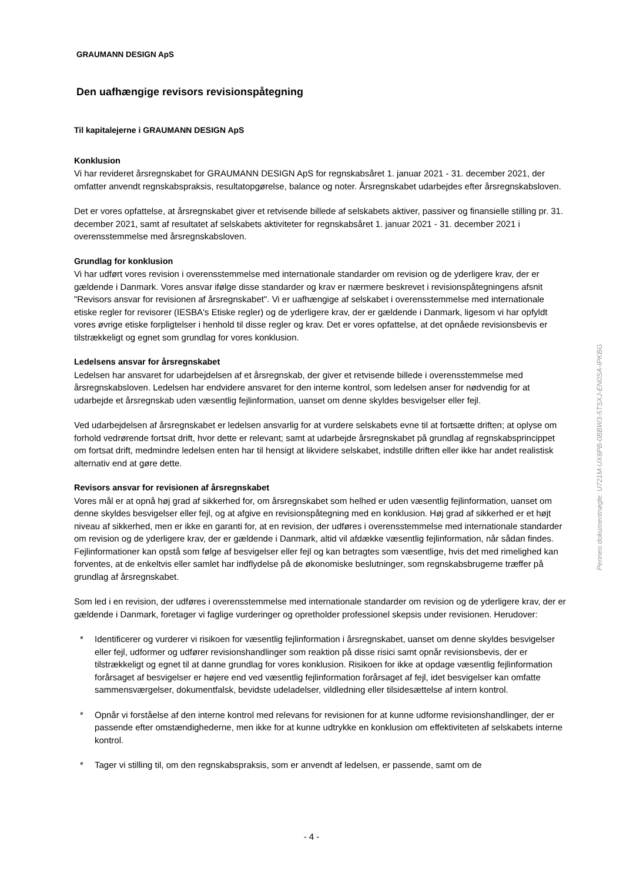GRAUMANN DESIGN ApS
Den uafhængige revisors revisionspåtegning
Til kapitalejerne i GRAUMANN DESIGN ApS
Konklusion
Vi har revideret årsregnskabet for GRAUMANN DESIGN ApS for regnskabsåret 1. januar 2021 - 31. december 2021, der omfatter anvendt regnskabspraksis, resultatopgørelse, balance og noter. Årsregnskabet udarbejdes efter årsregnskabsloven.
Det er vores opfattelse, at årsregnskabet giver et retvisende billede af selskabets aktiver, passiver og finansielle stilling pr. 31. december 2021, samt af resultatet af selskabets aktiviteter for regnskabsåret 1. januar 2021 - 31. december 2021 i overensstemmelse med årsregnskabsloven.
Grundlag for konklusion
Vi har udført vores revision i overensstemmelse med internationale standarder om revision og de yderligere krav, der er gældende i Danmark. Vores ansvar ifølge disse standarder og krav er nærmere beskrevet i revisionspåtegningens afsnit "Revisors ansvar for revisionen af årsregnskabet". Vi er uafhængige af selskabet i overensstemmelse med internationale etiske regler for revisorer (IESBA's Etiske regler) og de yderligere krav, der er gældende i Danmark, ligesom vi har opfyldt vores øvrige etiske forpligtelser i henhold til disse regler og krav. Det er vores opfattelse, at det opnåede revisionsbevis er tilstrækkeligt og egnet som grundlag for vores konklusion.
Ledelsens ansvar for årsregnskabet
Ledelsen har ansvaret for udarbejdelsen af et årsregnskab, der giver et retvisende billede i overensstemmelse med årsregnskabsloven. Ledelsen har endvidere ansvaret for den interne kontrol, som ledelsen anser for nødvendig for at udarbejde et årsregnskab uden væsentlig fejlinformation, uanset om denne skyldes besvigelser eller fejl.
Ved udarbejdelsen af årsregnskabet er ledelsen ansvarlig for at vurdere selskabets evne til at fortsætte driften; at oplyse om forhold vedrørende fortsat drift, hvor dette er relevant; samt at udarbejde årsregnskabet på grundlag af regnskabsprincippet om fortsat drift, medmindre ledelsen enten har til hensigt at likvidere selskabet, indstille driften eller ikke har andet realistisk alternativ end at gøre dette.
Revisors ansvar for revisionen af årsregnskabet
Vores mål er at opnå høj grad af sikkerhed for, om årsregnskabet som helhed er uden væsentlig fejlinformation, uanset om denne skyldes besvigelser eller fejl, og at afgive en revisionspåtegning med en konklusion. Høj grad af sikkerhed er et højt niveau af sikkerhed, men er ikke en garanti for, at en revision, der udføres i overensstemmelse med internationale standarder om revision og de yderligere krav, der er gældende i Danmark, altid vil afdække væsentlig fejlinformation, når sådan findes. Fejlinformationer kan opstå som følge af besvigelser eller fejl og kan betragtes som væsentlige, hvis det med rimelighed kan forventes, at de enkeltvis eller samlet har indflydelse på de økonomiske beslutninger, som regnskabsbrugerne træffer på grundlag af årsregnskabet.
Som led i en revision, der udføres i overensstemmelse med internationale standarder om revision og de yderligere krav, der er gældende i Danmark, foretager vi faglige vurderinger og opretholder professionel skepsis under revisionen. Herudover:
* Identificerer og vurderer vi risikoen for væsentlig fejlinformation i årsregnskabet, uanset om denne skyldes besvigelser eller fejl, udformer og udfører revisionshandlinger som reaktion på disse risici samt opnår revisionsbevis, der er tilstrækkeligt og egnet til at danne grundlag for vores konklusion. Risikoen for ikke at opdage væsentlig fejlinformation forårsaget af besvigelser er højere end ved væsentlig fejlinformation forårsaget af fejl, idet besvigelser kan omfatte sammensværgelser, dokumentfalsk, bevidste udeladelser, vildledning eller tilsidesættelse af intern kontrol.
* Opnår vi forståelse af den interne kontrol med relevans for revisionen for at kunne udforme revisionshandlinger, der er passende efter omstændighederne, men ikke for at kunne udtrykke en konklusion om effektiviteten af selskabets interne kontrol.
* Tager vi stilling til, om den regnskabspraksis, som er anvendt af ledelsen, er passende, samt om de
- 4 -
Penneo dokumentnøgle: U721M-UX6PB-0BBW3-5TSXJ-EN0SA-IPKBG